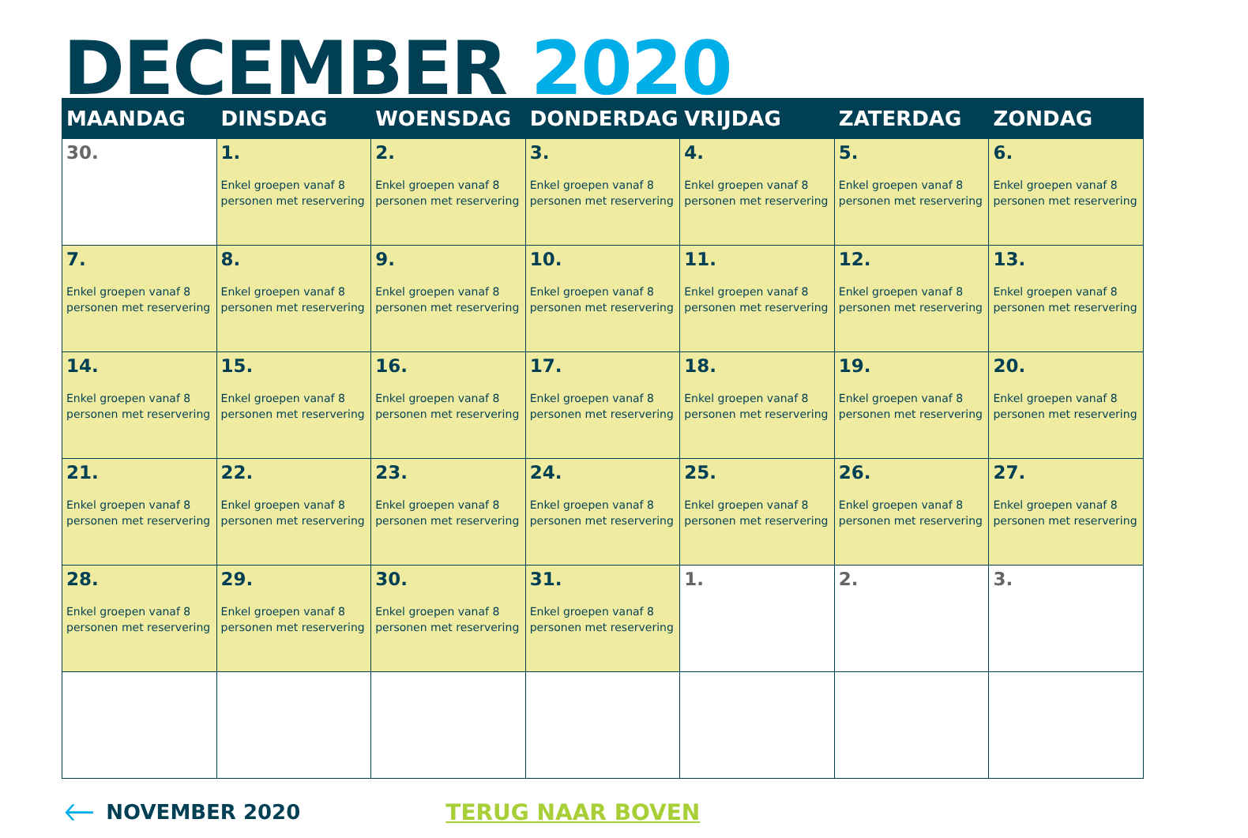DECEMBER 2020
| MAANDAG | DINSDAG | WOENSDAG | DONDERDAG | VRIJDAG | ZATERDAG | ZONDAG |
| --- | --- | --- | --- | --- | --- | --- |
| 30. | 1. Enkel groepen vanaf 8 personen met reservering | 2. Enkel groepen vanaf 8 personen met reservering | 3. Enkel groepen vanaf 8 personen met reservering | 4. Enkel groepen vanaf 8 personen met reservering | 5. Enkel groepen vanaf 8 personen met reservering | 6. Enkel groepen vanaf 8 personen met reservering |
| 7. Enkel groepen vanaf 8 personen met reservering | 8. Enkel groepen vanaf 8 personen met reservering | 9. Enkel groepen vanaf 8 personen met reservering | 10. Enkel groepen vanaf 8 personen met reservering | 11. Enkel groepen vanaf 8 personen met reservering | 12. Enkel groepen vanaf 8 personen met reservering | 13. Enkel groepen vanaf 8 personen met reservering |
| 14. Enkel groepen vanaf 8 personen met reservering | 15. Enkel groepen vanaf 8 personen met reservering | 16. Enkel groepen vanaf 8 personen met reservering | 17. Enkel groepen vanaf 8 personen met reservering | 18. Enkel groepen vanaf 8 personen met reservering | 19. Enkel groepen vanaf 8 personen met reservering | 20. Enkel groepen vanaf 8 personen met reservering |
| 21. Enkel groepen vanaf 8 personen met reservering | 22. Enkel groepen vanaf 8 personen met reservering | 23. Enkel groepen vanaf 8 personen met reservering | 24. Enkel groepen vanaf 8 personen met reservering | 25. Enkel groepen vanaf 8 personen met reservering | 26. Enkel groepen vanaf 8 personen met reservering | 27. Enkel groepen vanaf 8 personen met reservering |
| 28. Enkel groepen vanaf 8 personen met reservering | 29. Enkel groepen vanaf 8 personen met reservering | 30. Enkel groepen vanaf 8 personen met reservering | 31. Enkel groepen vanaf 8 personen met reservering | 1. | 2. | 3. |
🡐 NOVEMBER 2020 TERUG NAAR BOVEN